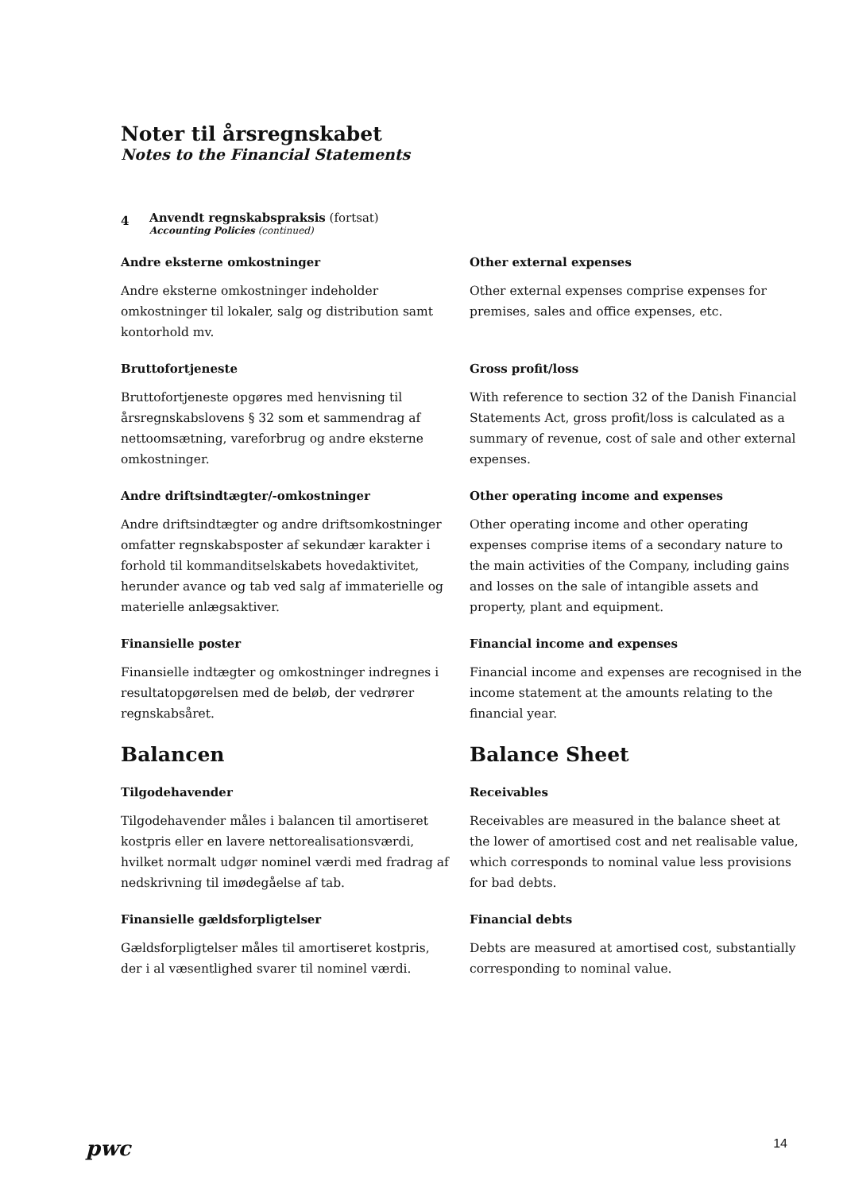Noter til årsregnskabet
Notes to the Financial Statements
4
Anvendt regnskabspraksis (fortsat)
Accounting Policies (continued)
Andre eksterne omkostninger
Andre eksterne omkostninger indeholder omkostninger til lokaler, salg og distribution samt kontorhold mv.
Bruttofortjeneste
Bruttofortjeneste opgøres med henvisning til årsregnskabslovens § 32 som et sammendrag af nettoomsætning, vareforbrug og andre eksterne omkostninger.
Andre driftsindtægter/-omkostninger
Andre driftsindtægter og andre driftsomkostninger omfatter regnskabsposter af sekundær karakter i forhold til kommanditselskabets hovedaktivitet, herunder avance og tab ved salg af immaterielle og materielle anlægsaktiver.
Finansielle poster
Finansielle indtægter og omkostninger indregnes i resultatopgørelsen med de beløb, der vedrører regnskabsåret.
Balancen
Tilgodehavender
Tilgodehavender måles i balancen til amortiseret kostpris eller en lavere nettorealisationsværdi, hvilket normalt udgør nominel værdi med fradrag af nedskrivning til imødegåelse af tab.
Finansielle gældsforpligtelser
Gældsforpligtelser måles til amortiseret kostpris, der i al væsentlighed svarer til nominel værdi.
Other external expenses
Other external expenses comprise expenses for premises, sales and office expenses, etc.
Gross profit/loss
With reference to section 32 of the Danish Financial Statements Act, gross profit/loss is calculated as a summary of revenue, cost of sale and other external expenses.
Other operating income and expenses
Other operating income and other operating expenses comprise items of a secondary nature to the main activities of the Company, including gains and losses on the sale of intangible assets and property, plant and equipment.
Financial income and expenses
Financial income and expenses are recognised in the income statement at the amounts relating to the financial year.
Balance Sheet
Receivables
Receivables are measured in the balance sheet at the lower of amortised cost and net realisable value, which corresponds to nominal value less provisions for bad debts.
Financial debts
Debts are measured at amortised cost, substantially corresponding to nominal value.
pwc 14